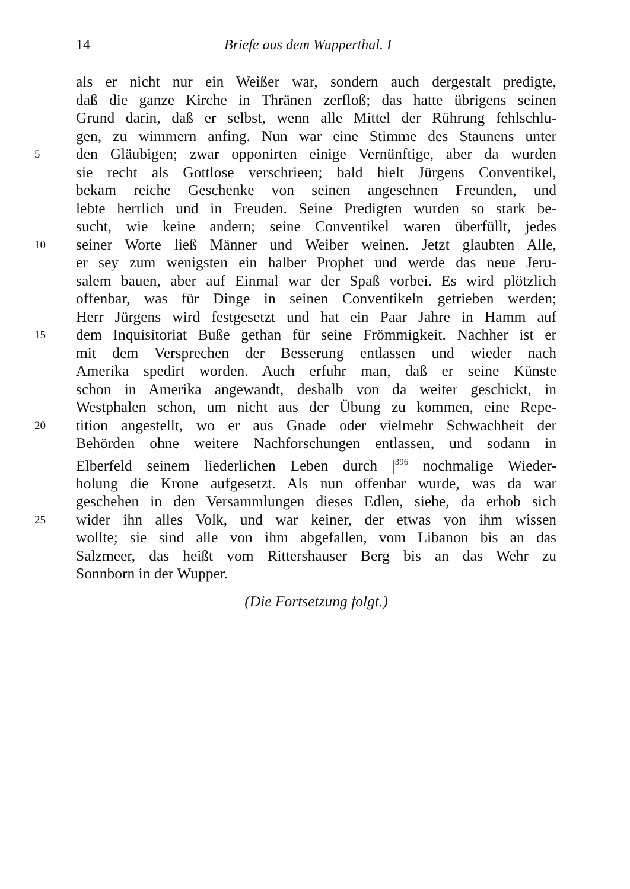14 Briefe aus dem Wupperthal. I
als er nicht nur ein Weißer war, sondern auch dergestalt predigte,
daß die ganze Kirche in Thränen zerfloß; das hatte übrigens seinen
Grund darin, daß er selbst, wenn alle Mittel der Rührung fehlschlu-
gen, zu wimmern anfing. Nun war eine Stimme des Staunens unter
5 den Gläubigen; zwar opponirten einige Vernünftige, aber da wurden
sie recht als Gottlose verschrieen; bald hielt Jürgens Conventikel,
bekam reiche Geschenke von seinen angesehnen Freunden, und
lebte herrlich und in Freuden. Seine Predigten wurden so stark be-
sucht, wie keine andern; seine Conventikel waren überfüllt, jedes
10 seiner Worte ließ Männer und Weiber weinen. Jetzt glaubten Alle,
er sey zum wenigsten ein halber Prophet und werde das neue Jeru-
salem bauen, aber auf Einmal war der Spaß vorbei. Es wird plötzlich
offenbar, was für Dinge in seinen Conventikeln getrieben werden;
Herr Jürgens wird festgesetzt und hat ein Paar Jahre in Hamm auf
15 dem Inquisitoriat Buße gethan für seine Frömmigkeit. Nachher ist er
mit dem Versprechen der Besserung entlassen und wieder nach
Amerika spedirt worden. Auch erfuhr man, daß er seine Künste
schon in Amerika angewandt, deshalb von da weiter geschickt, in
Westphalen schon, um nicht aus der Übung zu kommen, eine Repe-
20 tition angestellt, wo er aus Gnade oder vielmehr Schwachheit der
Behörden ohne weitere Nachforschungen entlassen, und sodann in
Elberfeld seinem liederlichen Leben durch |<sup>396</sup> nochmalige Wieder-
holung die Krone aufgesetzt. Als nun offenbar wurde, was da war
geschehen in den Versammlungen dieses Edlen, siehe, da erhob sich
25 wider ihn alles Volk, und war keiner, der etwas von ihm wissen
wollte; sie sind alle von ihm abgefallen, vom Libanon bis an das
Salzmeer, das heißt vom Rittershauser Berg bis an das Wehr zu
Sonnborn in der Wupper.
(Die Fortsetzung folgt.)